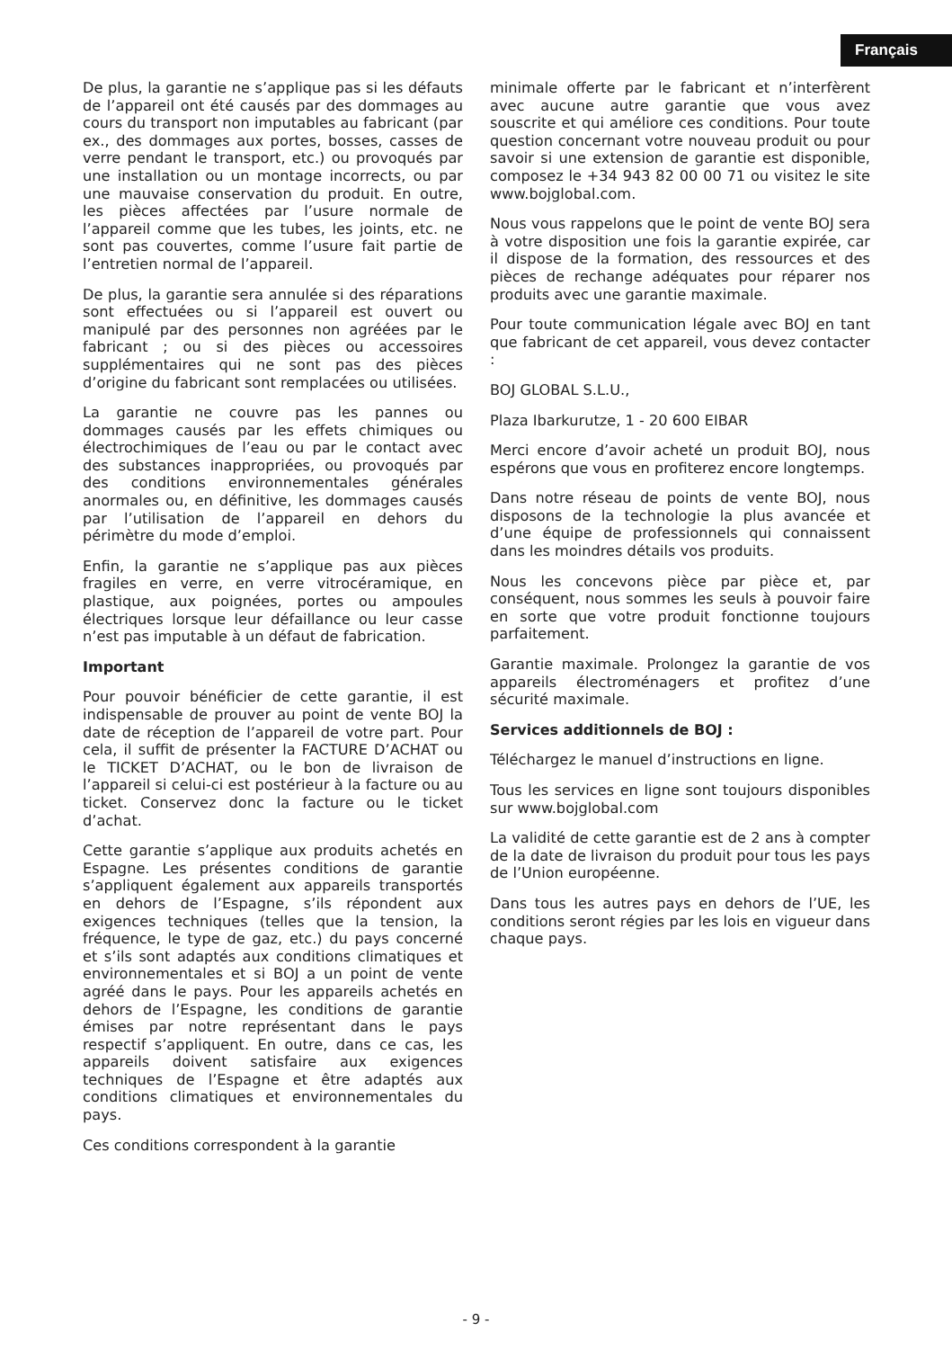Français
De plus, la garantie ne s’applique pas si les défauts de l’appareil ont été causés par des dommages au cours du transport non imputables au fabricant (par ex., des dommages aux portes, bosses, casses de verre pendant le transport, etc.) ou provoqués par une installation ou un montage incorrects, ou par une mauvaise conservation du produit. En outre, les pièces affectées par l’usure normale de l’appareil comme que les tubes, les joints, etc. ne sont pas couvertes, comme l’usure fait partie de l’entretien normal de l’appareil.
De plus, la garantie sera annulée si des réparations sont effectuées ou si l’appareil est ouvert ou manipulé par des personnes non agréées par le fabricant ; ou si des pièces ou accessoires supplémentaires qui ne sont pas des pièces d’origine du fabricant sont remplacées ou utilisées.
La garantie ne couvre pas les pannes ou dommages causés par les effets chimiques ou électrochimiques de l’eau ou par le contact avec des substances inappropriées, ou provoqués par des conditions environnementales générales anormales ou, en définitive, les dommages causés par l’utilisation de l’appareil en dehors du périmètre du mode d’emploi.
Enfin, la garantie ne s’applique pas aux pièces fragiles en verre, en verre vitrocéramique, en plastique, aux poignées, portes ou ampoules électriques lorsque leur défaillance ou leur casse n’est pas imputable à un défaut de fabrication.
Important
Pour pouvoir bénéficier de cette garantie, il est indispensable de prouver au point de vente BOJ la date de réception de l’appareil de votre part. Pour cela, il suffit de présenter la FACTURE D’ACHAT ou le TICKET D’ACHAT, ou le bon de livraison de l’appareil si celui-ci est postérieur à la facture ou au ticket. Conservez donc la facture ou le ticket d’achat.
Cette garantie s’applique aux produits achetés en Espagne. Les présentes conditions de garantie s’appliquent également aux appareils transportés en dehors de l’Espagne, s’ils répondent aux exigences techniques (telles que la tension, la fréquence, le type de gaz, etc.) du pays concerné et s’ils sont adaptés aux conditions climatiques et environnementales et si BOJ a un point de vente agréé dans le pays. Pour les appareils achetés en dehors de l’Espagne, les conditions de garantie émises par notre représentant dans le pays respectif s’appliquent. En outre, dans ce cas, les appareils doivent satisfaire aux exigences techniques de l’Espagne et être adaptés aux conditions climatiques et environnementales du pays.
Ces conditions correspondent à la garantie
minimale offerte par le fabricant et n’interfèrent avec aucune autre garantie que vous avez souscrite et qui améliore ces conditions. Pour toute question concernant votre nouveau produit ou pour savoir si une extension de garantie est disponible, composez le +34 943 82 00 00 71 ou visitez le site www.bojglobal.com.
Nous vous rappelons que le point de vente BOJ sera à votre disposition une fois la garantie expirée, car il dispose de la formation, des ressources et des pièces de rechange adéquates pour réparer nos produits avec une garantie maximale.
Pour toute communication légale avec BOJ en tant que fabricant de cet appareil, vous devez contacter :
BOJ GLOBAL S.L.U.,
Plaza Ibarkurutze, 1 - 20 600 EIBAR
Merci encore d’avoir acheté un produit BOJ, nous espérons que vous en profiterez encore longtemps.
Dans notre réseau de points de vente BOJ, nous disposons de la technologie la plus avancée et d’une équipe de professionnels qui connaissent dans les moindres détails vos produits.
Nous les concevons pièce par pièce et, par conséquent, nous sommes les seuls à pouvoir faire en sorte que votre produit fonctionne toujours parfaitement.
Garantie maximale. Prolongez la garantie de vos appareils électroménagers et profitez d’une sécurité maximale.
Services additionnels de BOJ :
Téléchargez le manuel d’instructions en ligne.
Tous les services en ligne sont toujours disponibles sur www.bojglobal.com
La validité de cette garantie est de 2 ans à compter de la date de livraison du produit pour tous les pays de l’Union européenne.
Dans tous les autres pays en dehors de l’UE, les conditions seront régies par les lois en vigueur dans chaque pays.
- 9 -